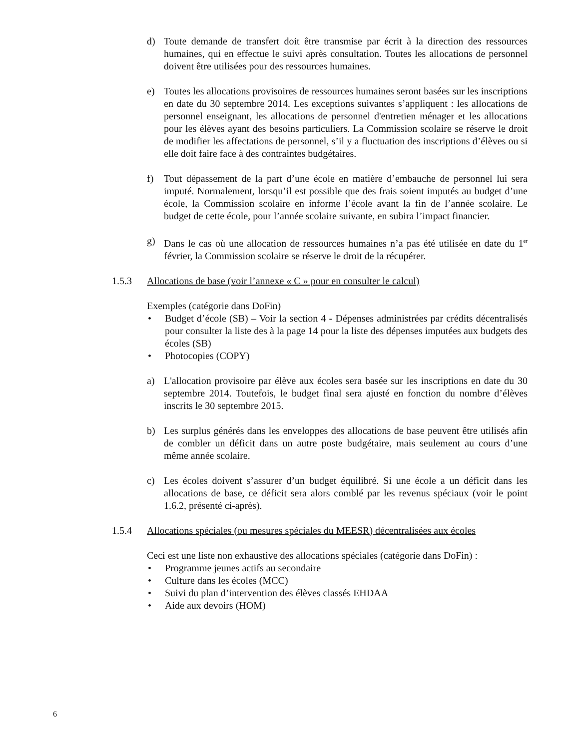d) Toute demande de transfert doit être transmise par écrit à la direction des ressources humaines, qui en effectue le suivi après consultation. Toutes les allocations de personnel doivent être utilisées pour des ressources humaines.
e) Toutes les allocations provisoires de ressources humaines seront basées sur les inscriptions en date du 30 septembre 2014. Les exceptions suivantes s’appliquent : les allocations de personnel enseignant, les allocations de personnel d'entretien ménager et les allocations pour les élèves ayant des besoins particuliers. La Commission scolaire se réserve le droit de modifier les affectations de personnel, s’il y a fluctuation des inscriptions d’élèves ou si elle doit faire face à des contraintes budgétaires.
f) Tout dépassement de la part d’une école en matière d’embauche de personnel lui sera imputé. Normalement, lorsqu’il est possible que des frais soient imputés au budget d’une école, la Commission scolaire en informe l’école avant la fin de l’année scolaire. Le budget de cette école, pour l’année scolaire suivante, en subira l’impact financier.
g) Dans le cas où une allocation de ressources humaines n’a pas été utilisée en date du 1<sup>er</sup> février, la Commission scolaire se réserve le droit de la récupérer.
1.5.3 Allocations de base (voir l’annexe « C » pour en consulter le calcul)
Exemples (catégorie dans DoFin)
• Budget d’école (SB) – Voir la section 4 - Dépenses administrées par crédits décentralisés pour consulter la liste des à la page 14 pour la liste des dépenses imputées aux budgets des écoles (SB)
• Photocopies (COPY)
a) L'allocation provisoire par élève aux écoles sera basée sur les inscriptions en date du 30 septembre 2014. Toutefois, le budget final sera ajusté en fonction du nombre d’élèves inscrits le 30 septembre 2015.
b) Les surplus générés dans les enveloppes des allocations de base peuvent être utilisés afin de combler un déficit dans un autre poste budgétaire, mais seulement au cours d’une même année scolaire.
c) Les écoles doivent s’assurer d’un budget équilibré. Si une école a un déficit dans les allocations de base, ce déficit sera alors comblé par les revenus spéciaux (voir le point 1.6.2, présenté ci-après).
1.5.4 Allocations spéciales (ou mesures spéciales du MEESR) décentralisées aux écoles
Ceci est une liste non exhaustive des allocations spéciales (catégorie dans DoFin) :
• Programme jeunes actifs au secondaire
• Culture dans les écoles (MCC)
• Suivi du plan d’intervention des élèves classés EHDAA
• Aide aux devoirs (HOM)
6